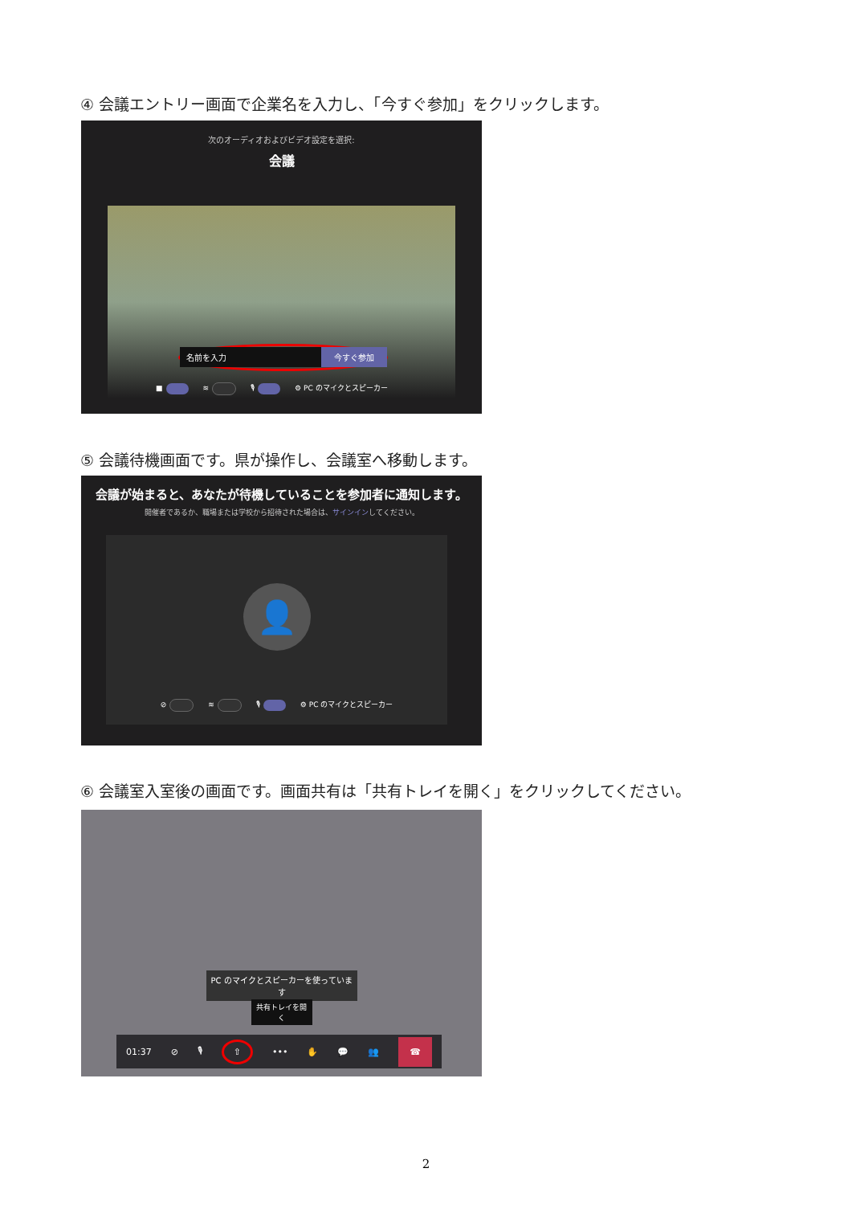④ 会議エントリー画面で企業名を入力し、「今すぐ参加」をクリックします。
次のオーディオおよびビデオ設定を選択:
会議
名前を入力 今すぐ参加
■ ≋ 🎙 ⚙ PC のマイクとスピーカー
⑤ 会議待機画面です。県が操作し、会議室へ移動します。
会議が始まると、あなたが待機していることを参加者に通知します。
開催者であるか、職場または学校から招待された場合は、サインインしてください。
👤
⊘ ≋ 🎙 ⚙ PC のマイクとスピーカー
⑥ 会議室入室後の画面です。画面共有は「共有トレイを開く」をクリックしてください。
PC のマイクとスピーカーを使っています
共有トレイを開く
01:37 ⊘ 🎙 ⇧ ••• ✋ 💬 👥 ☎
2